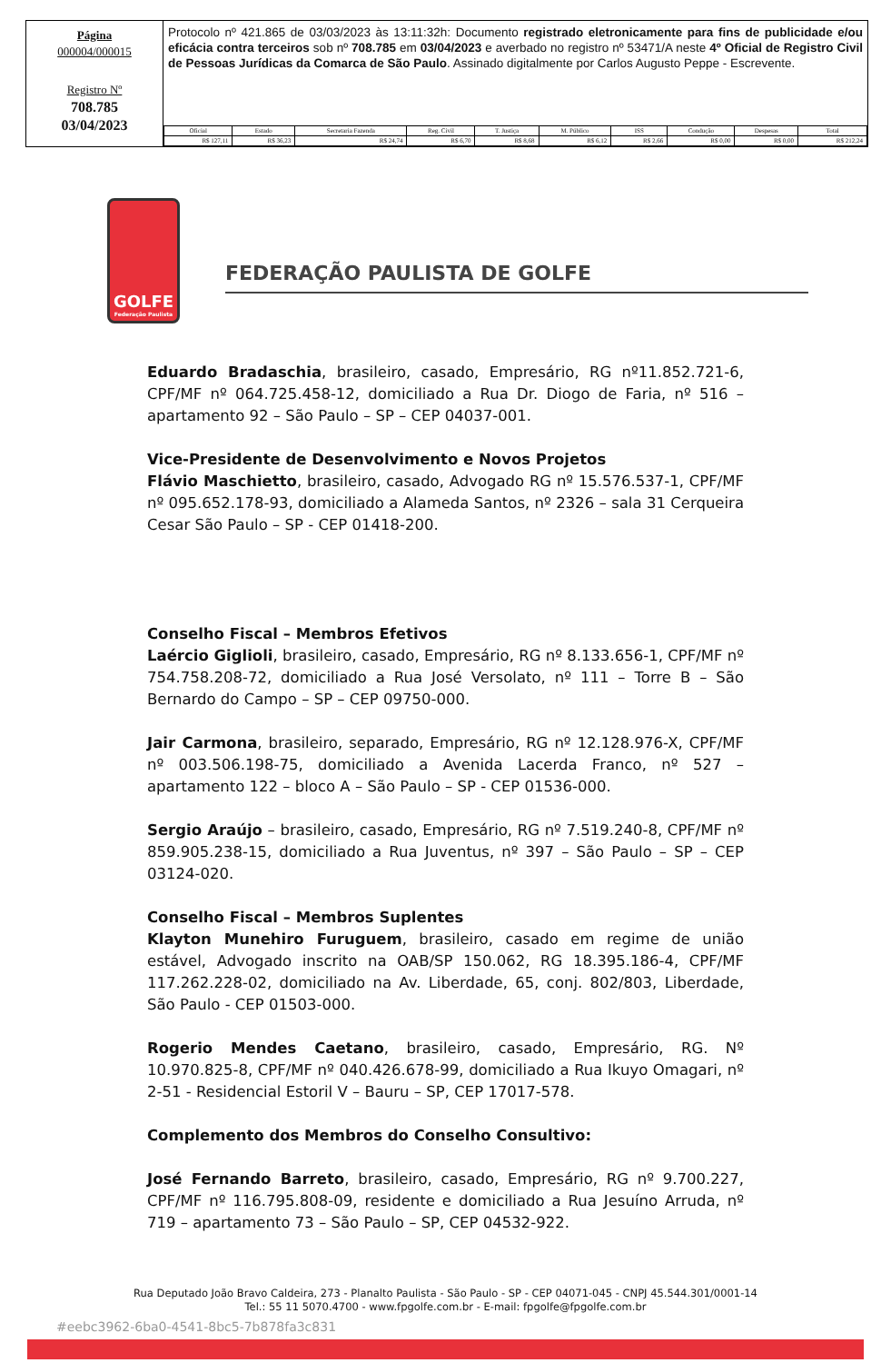Página
000004/000015
Registro Nº
708.785
03/04/2023
Protocolo nº 421.865 de 03/03/2023 às 13:11:32h: Documento registrado eletronicamente para fins de publicidade e/ou eficácia contra terceiros sob nº 708.785 em 03/04/2023 e averbado no registro nº 53471/A neste 4º Oficial de Registro Civil de Pessoas Jurídicas da Comarca de São Paulo. Assinado digitalmente por Carlos Augusto Peppe - Escrevente.
| Oficial | Estado | Secretaria Fazenda | Reg. Civil | T. Justiça | M. Público | ISS | Condução | Despesas | Total |
| --- | --- | --- | --- | --- | --- | --- | --- | --- | --- |
| R$ 127,11 | R$ 36,23 | R$ 24,74 | R$ 6,70 | R$ 8,68 | R$ 6,12 | R$ 2,66 | R$ 0,00 | R$ 0,00 | R$ 212,24 |
GOLFE
Federação Paulista
FEDERAÇÃO PAULISTA DE GOLFE
Eduardo Bradaschia, brasileiro, casado, Empresário, RG nº11.852.721-6, CPF/MF nº 064.725.458-12, domiciliado a Rua Dr. Diogo de Faria, nº 516 – apartamento 92 – São Paulo – SP – CEP 04037-001.
Vice-Presidente de Desenvolvimento e Novos Projetos
Flávio Maschietto, brasileiro, casado, Advogado RG nº 15.576.537-1, CPF/MF nº 095.652.178-93, domiciliado a Alameda Santos, nº 2326 – sala 31 Cerqueira Cesar São Paulo – SP - CEP 01418-200.
Conselho Fiscal – Membros Efetivos
Laércio Giglioli, brasileiro, casado, Empresário, RG nº 8.133.656-1, CPF/MF nº 754.758.208-72, domiciliado a Rua José Versolato, nº 111 – Torre B – São Bernardo do Campo – SP – CEP 09750-000.
Jair Carmona, brasileiro, separado, Empresário, RG nº 12.128.976-X, CPF/MF nº 003.506.198-75, domiciliado a Avenida Lacerda Franco, nº 527 – apartamento 122 – bloco A – São Paulo – SP - CEP 01536-000.
Sergio Araújo – brasileiro, casado, Empresário, RG nº 7.519.240-8, CPF/MF nº 859.905.238-15, domiciliado a Rua Juventus, nº 397 – São Paulo – SP – CEP 03124-020.
Conselho Fiscal – Membros Suplentes
Klayton Munehiro Furuguem, brasileiro, casado em regime de união estável, Advogado inscrito na OAB/SP 150.062, RG 18.395.186-4, CPF/MF 117.262.228-02, domiciliado na Av. Liberdade, 65, conj. 802/803, Liberdade, São Paulo - CEP 01503-000.
Rogerio Mendes Caetano, brasileiro, casado, Empresário, RG. Nº 10.970.825-8, CPF/MF nº 040.426.678-99, domiciliado a Rua Ikuyo Omagari, nº 2-51 - Residencial Estoril V – Bauru – SP, CEP 17017-578.
Complemento dos Membros do Conselho Consultivo:
José Fernando Barreto, brasileiro, casado, Empresário, RG nº 9.700.227, CPF/MF nº 116.795.808-09, residente e domiciliado a Rua Jesuíno Arruda, nº 719 – apartamento 73 – São Paulo – SP, CEP 04532-922.
Rua Deputado João Bravo Caldeira, 273 - Planalto Paulista - São Paulo - SP - CEP 04071-045 - CNPJ 45.544.301/0001-14
Tel.: 55 11 5070.4700 - www.fpgolfe.com.br - E-mail: fpgolfe@fpgolfe.com.br
#eebc3962-6ba0-4541-8bc5-7b878fa3c831